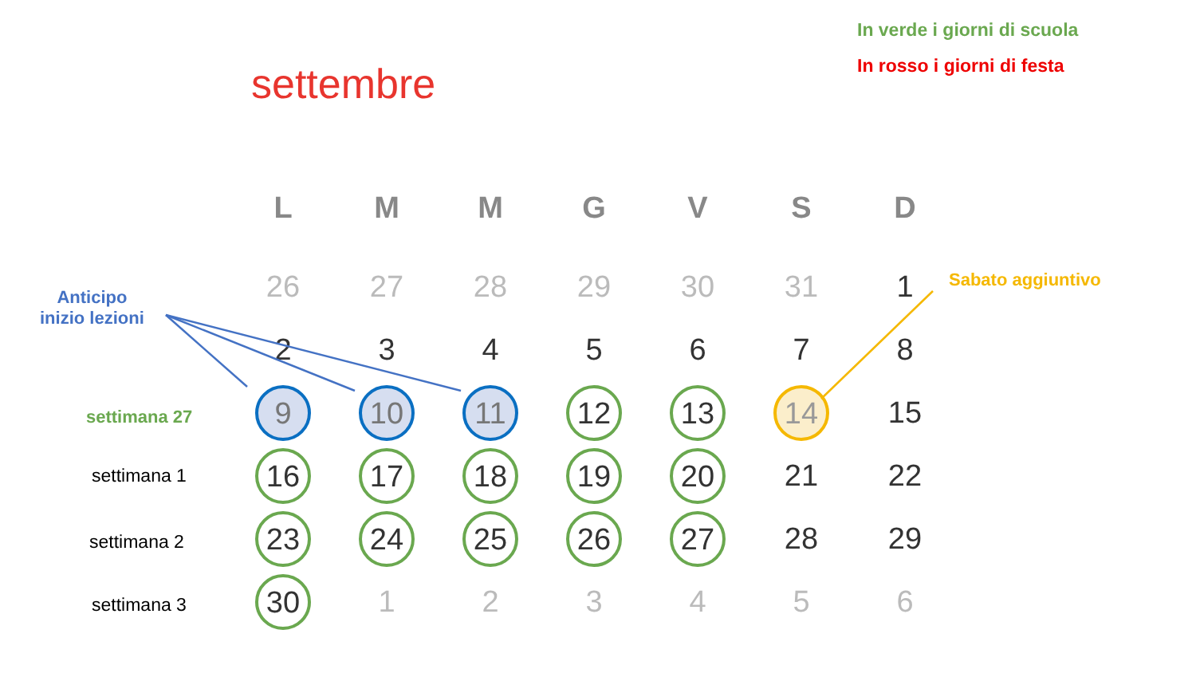In verde i giorni di scuola
In rosso i giorni di festa
settembre
Anticipo
inizio lezioni
Sabato aggiuntivo
settimana 27
settimana 1
settimana 2
settimana 3
| L | M | M | G | V | S | D |
| --- | --- | --- | --- | --- | --- | --- |
| 26 | 27 | 28 | 29 | 30 | 31 | 1 |
| 2 | 3 | 4 | 5 | 6 | 7 | 8 |
| 9 | 10 | 11 | 12 | 13 | 14 | 15 |
| 16 | 17 | 18 | 19 | 20 | 21 | 22 |
| 23 | 24 | 25 | 26 | 27 | 28 | 29 |
| 30 | 1 | 2 | 3 | 4 | 5 | 6 |